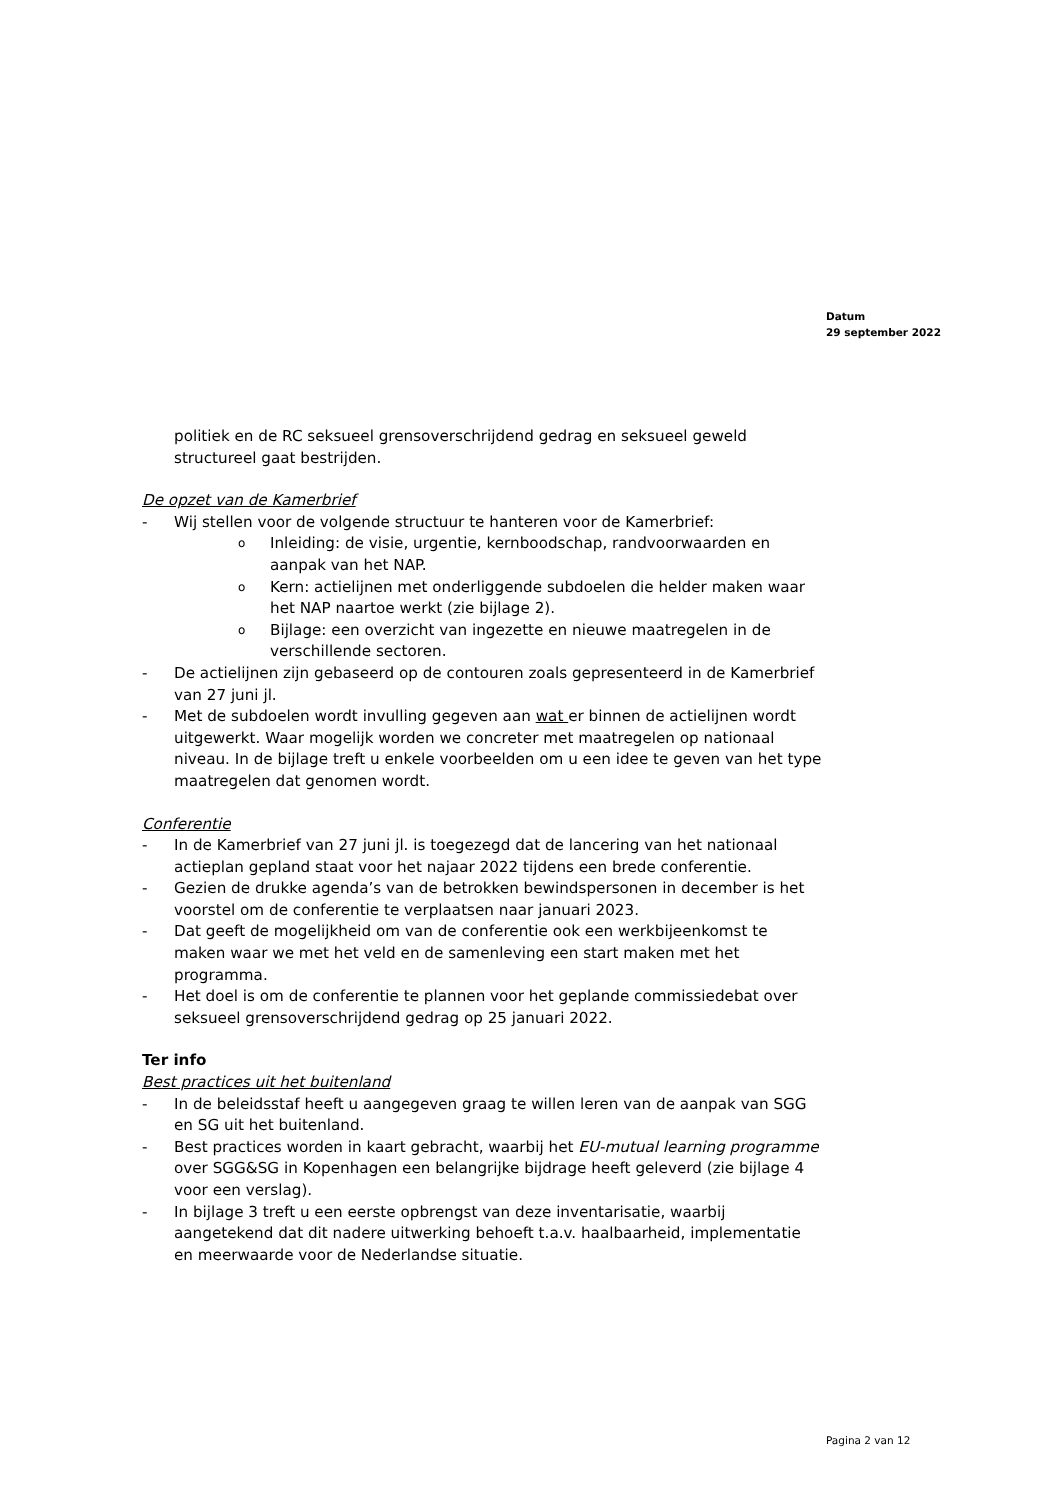Datum
29 september 2022
politiek en de RC seksueel grensoverschrijdend gedrag en seksueel geweld structureel gaat bestrijden.
De opzet van de Kamerbrief
- Wij stellen voor de volgende structuur te hanteren voor de Kamerbrief:
o Inleiding: de visie, urgentie, kernboodschap, randvoorwaarden en aanpak van het NAP.
o Kern: actielijnen met onderliggende subdoelen die helder maken waar het NAP naartoe werkt (zie bijlage 2).
o Bijlage: een overzicht van ingezette en nieuwe maatregelen in de verschillende sectoren.
- De actielijnen zijn gebaseerd op de contouren zoals gepresenteerd in de Kamerbrief van 27 juni jl.
- Met de subdoelen wordt invulling gegeven aan wat er binnen de actielijnen wordt uitgewerkt. Waar mogelijk worden we concreter met maatregelen op nationaal niveau. In de bijlage treft u enkele voorbeelden om u een idee te geven van het type maatregelen dat genomen wordt.
Conferentie
- In de Kamerbrief van 27 juni jl. is toegezegd dat de lancering van het nationaal actieplan gepland staat voor het najaar 2022 tijdens een brede conferentie.
- Gezien de drukke agenda’s van de betrokken bewindspersonen in december is het voorstel om de conferentie te verplaatsen naar januari 2023.
- Dat geeft de mogelijkheid om van de conferentie ook een werkbijeenkomst te maken waar we met het veld en de samenleving een start maken met het programma.
- Het doel is om de conferentie te plannen voor het geplande commissiedebat over seksueel grensoverschrijdend gedrag op 25 januari 2022.
Ter info
Best practices uit het buitenland
- In de beleidsstaf heeft u aangegeven graag te willen leren van de aanpak van SGG en SG uit het buitenland.
- Best practices worden in kaart gebracht, waarbij het EU-mutual learning programme over SGG&SG in Kopenhagen een belangrijke bijdrage heeft geleverd (zie bijlage 4 voor een verslag).
- In bijlage 3 treft u een eerste opbrengst van deze inventarisatie, waarbij aangetekend dat dit nadere uitwerking behoeft t.a.v. haalbaarheid, implementatie en meerwaarde voor de Nederlandse situatie.
Pagina 2 van 12